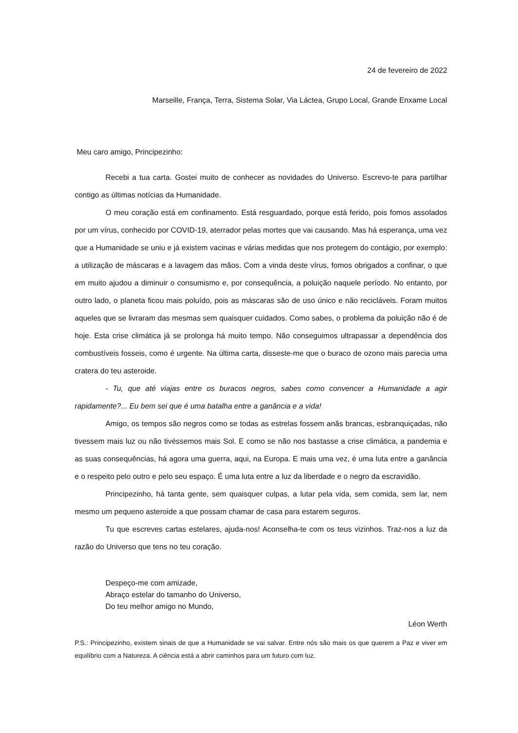24 de fevereiro de 2022
Marseille, França, Terra, Sistema Solar, Via Láctea, Grupo Local, Grande Enxame Local
Meu caro amigo, Principezinho:
Recebi a tua carta. Gostei muito de conhecer as novidades do Universo. Escrevo-te para partilhar contigo as últimas notícias da Humanidade.
O meu coração está em confinamento. Está resguardado, porque está ferido, pois fomos assolados por um vírus, conhecido por COVID-19, aterrador pelas mortes que vai causando. Mas há esperança, uma vez que a Humanidade se uniu e já existem vacinas e várias medidas que nos protegem do contágio, por exemplo: a utilização de máscaras e a lavagem das mãos. Com a vinda deste vírus, fomos obrigados a confinar, o que em muito ajudou a diminuir o consumismo e, por consequência, a poluição naquele período. No entanto, por outro lado, o planeta ficou mais poluído, pois as máscaras são de uso único e não recicláveis. Foram muitos aqueles que se livraram das mesmas sem quaisquer cuidados. Como sabes, o problema da poluição não é de hoje. Esta crise climática já se prolonga há muito tempo. Não conseguimos ultrapassar a dependência dos combustíveis fosseis, como é urgente. Na última carta, disseste-me que o buraco de ozono mais parecia uma cratera do teu asteroide.
- Tu, que até viajas entre os buracos negros, sabes como convencer a Humanidade a agir rapidamente?... Eu bem sei que é uma batalha entre a ganância e a vida!
Amigo, os tempos são negros como se todas as estrelas fossem anãs brancas, esbranquiçadas, não tivessem mais luz ou não tivéssemos mais Sol. E como se não nos bastasse a crise climática, a pandemia e as suas consequências, há agora uma guerra, aqui, na Europa. E mais uma vez, é uma luta entre a ganância e o respeito pelo outro e pelo seu espaço. É uma luta entre a luz da liberdade e o negro da escravidão.
Principezinho, há tanta gente, sem quaisquer culpas, a lutar pela vida, sem comida, sem lar, nem mesmo um pequeno asteroide a que possam chamar de casa para estarem seguros.
Tu que escreves cartas estelares, ajuda-nos! Aconselha-te com os teus vizinhos. Traz-nos a luz da razão do Universo que tens no teu coração.
Despeço-me com amizade,
Abraço estelar do tamanho do Universo,
Do teu melhor amigo no Mundo,
Léon Werth
P.S.: Principezinho, existem sinais de que a Humanidade se vai salvar. Entre nós são mais os que querem a Paz e viver em equilíbrio com a Natureza. A ciência está a abrir caminhos para um futuro com luz.